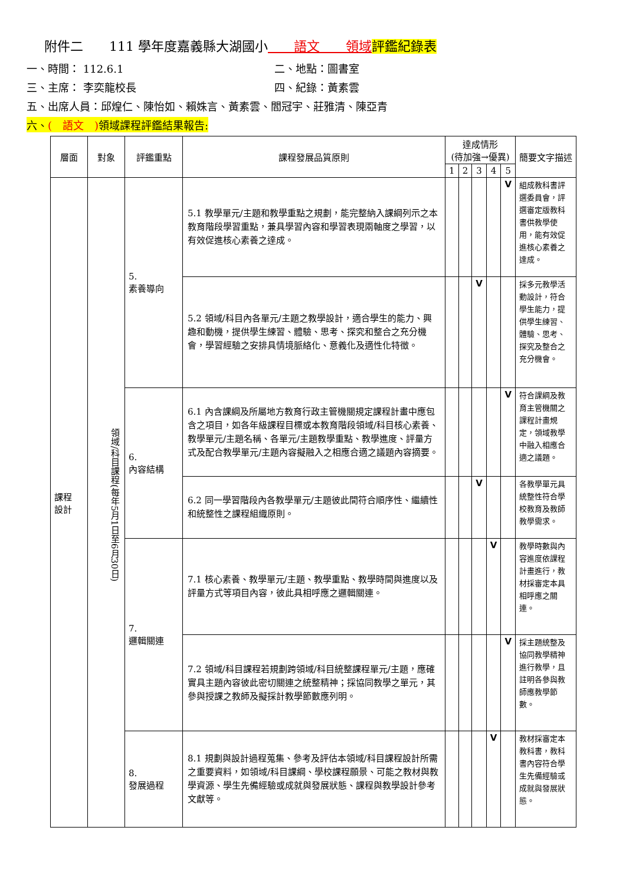附件二　　111 學年度嘉義縣大湖國小　　語文　　領域 評鑑紀錄表
一、時間： 112.6.1 二、地點：圖書室
三、主席： 李奕龍校長 四、紀錄：黃素雲
五、出席人員：邱煌仁、陳怡如、賴姝言、黃素雲、閻冠宇、莊雅清、陳亞青
六、(　語文　) 領域課程評鑑結果報告:
| 層面 | 對象 | 評鑑重點 | 課程發展品質原則 | 達成情形 (待加強→優異) | | | | | 簡要文字描述 |
| --- | --- | --- | --- | --- | --- | --- | --- | --- | --- |
| | | | | 1 | 2 | 3 | 4 | 5 | |
| 課程 設計 | 領域/科目課程(每年5月1日至6月30日) | 5. 素養導向 | 5.1 教學單元/主題和教學重點之規劃，能完整納入課綱列示之本教育階段學習重點，兼具學習內容和學習表現兩軸度之學習，以有效促進核心素養之達成。 | | | | | V | 組成教科書評選委員會，評選審定版教科書供教學使用，能有效促進核心素養之達成。 |
| | | | 5.2 領域/科目內各單元/主題之教學設計，適合學生的能力、興趣和動機，提供學生練習、體驗、思考、探究和整合之充分機會，學習經驗之安排具情境脈絡化、意義化及適性化特徵。 | | | V | | | 採多元教學活動設計，符合學生能力，提供學生練習、體驗、思考、探究及整合之充分機會。 |
| | | 6. 內容結構 | 6.1 內含課綱及所屬地方教育行政主管機關規定課程計畫中應包含之項目，如各年級課程目標或本教育階段領域/科目核心素養、教學單元/主題名稱、各單元/主題教學重點、教學進度、評量方式及配合教學單元/主題內容擬融入之相應合適之議題內容摘要。 | | | | | V | 符合課綱及教育主管機關之課程計畫規定，領域教學中融入相應合適之議題。 |
| | | | 6.2 同一學習階段內各教學單元/主題彼此間符合順序性、繼續性和統整性之課程組織原則。 | | | V | | | 各教學單元具統整性符合學校教育及教師教學需求。 |
| | | 7. 邏輯關連 | 7.1 核心素養、教學單元/主題、教學重點、教學時間與進度以及評量方式等項目內容，彼此具相呼應之邏輯關連。 | | | | V | | 教學時數與內容進度依課程計畫進行，教材採審定本具相呼應之關連。 |
| | | | 7.2 領域/科目課程若規劃跨領域/科目統整課程單元/主題，應確實具主題內容彼此密切關連之統整精神；採協同教學之單元，其參與授課之教師及擬採計教學節數應列明。 | | | | | V | 採主題統整及協同教學精神進行教學，且註明各參與教師應教學節數。 |
| | | 8. 發展過程 | 8.1 規劃與設計過程蒐集、參考及評估本領域/科目課程設計所需之重要資料，如領域/科目課綱、學校課程願景、可能之教材與教學資源、學生先備經驗或成就與發展狀態、課程與教學設計參考文獻等。 | | | | V | | 教材採審定本教科書，教科書內容符合學生先備經驗或成就與發展狀態。 |